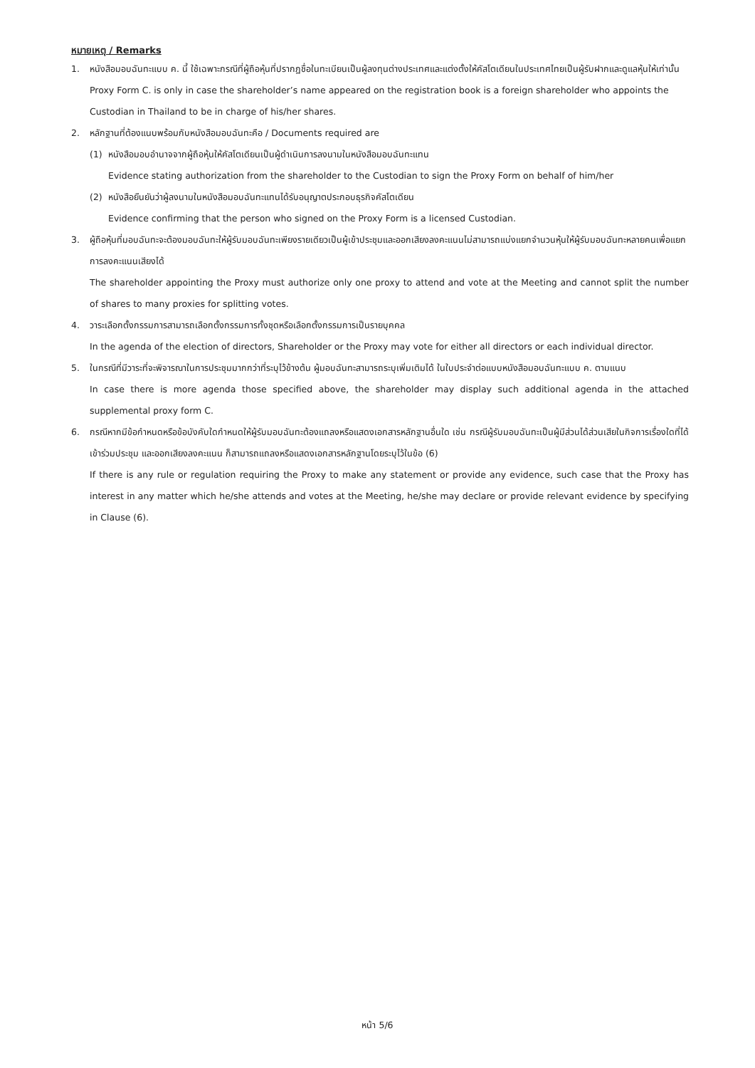หมายเหตุ / Remarks
1. หนังสือมอบฉันทะแบบ ค. นี้ ใช้เฉพาะกรณีที่ผู้ถือหุ้นที่ปรากฏชื่อในทะเบียนเป็นผู้ลงทุนต่างประเทศและแต่งตั้งให้คัสโตเดียนในประเทศไทยเป็นผู้รับฝากและดูแลหุ้นให้เท่านั้น
Proxy Form C. is only in case the shareholder’s name appeared on the registration book is a foreign shareholder who appoints the Custodian in Thailand to be in charge of his/her shares.
2. หลักฐานที่ต้องแนบพร้อมกับหนังสือมอบฉันทะคือ / Documents required are
(1) หนังสือมอบอำนาจจากผู้ถือหุ้นให้คัสโตเดียนเป็นผู้ดำเนินการลงนามในหนังสือมอบฉันทะแทน
Evidence stating authorization from the shareholder to the Custodian to sign the Proxy Form on behalf of him/her
(2) หนังสือยืนยันว่าผู้ลงนามในหนังสือมอบฉันทะแทนได้รับอนุญาตประกอบธุรกิจคัสโตเดียน
Evidence confirming that the person who signed on the Proxy Form is a licensed Custodian.
3. ผู้ถือหุ้นที่มอบฉันทะจะต้องมอบฉันทะให้ผู้รับมอบฉันทะเพียงรายเดียวเป็นผู้เข้าประชุมและออกเสียงลงคะแนนไม่สามารถแบ่งแยกจำนวนหุ้นให้ผู้รับมอบฉันทะหลายคนเพื่อแยกการลงคะแนนเสียงได้
The shareholder appointing the Proxy must authorize only one proxy to attend and vote at the Meeting and cannot split the number of shares to many proxies for splitting votes.
4. วาระเลือกตั้งกรรมการสามารถเลือกตั้งกรรมการทั้งชุดหรือเลือกตั้งกรรมการเป็นรายบุคคล
In the agenda of the election of directors, Shareholder or the Proxy may vote for either all directors or each individual director.
5. ในกรณีที่มีวาระที่จะพิจารณาในการประชุมมากกว่าที่ระบุไว้ข้างต้น ผู้มอบฉันทะสามารถระบุเพิ่มเติมได้ ในใบประจำต่อแบบหนังสือมอบฉันทะแบบ ค. ตามแนบ
In case there is more agenda those specified above, the shareholder may display such additional agenda in the attached supplemental proxy form C.
6. กรณีหากมีข้อกำหนดหรือข้อบังคับใดกำหนดให้ผู้รับมอบฉันทะต้องแถลงหรือแสดงเอกสารหลักฐานอื่นใด เช่น กรณีผู้รับมอบฉันทะเป็นผู้มีส่วนได้ส่วนเสียในกิจการเรื่องใดที่ได้เข้าร่วมประชุม และออกเสียงลงคะแนน ก็สามารถแถลงหรือแสดงเอกสารหลักฐานโดยระบุไว้ในข้อ (6)
If there is any rule or regulation requiring the Proxy to make any statement or provide any evidence, such case that the Proxy has interest in any matter which he/she attends and votes at the Meeting, he/she may declare or provide relevant evidence by specifying in Clause (6).
หน้า 5/6